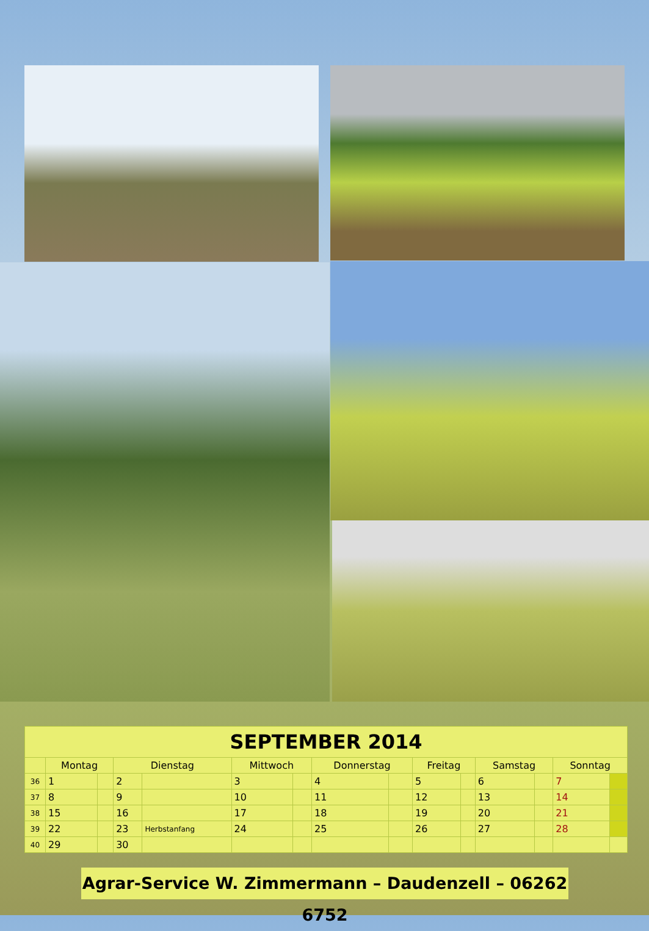| SEPTEMBER 2014 | | | | | | | | | | | | | | |
| --- | --- | --- | --- | --- | --- | --- | --- | --- | --- | --- | --- | --- | --- | --- |
| | Montag | | Dienstag | | Mittwoch | | Donnerstag | | Freitag | | Samstag | | Sonntag | |
| 36 | 1 | | 2 | | 3 | | 4 | | 5 | | 6 | | 7 | |
| 37 | 8 | | 9 | | 10 | | 11 | | 12 | | 13 | | 14 | |
| 38 | 15 | | 16 | | 17 | | 18 | | 19 | | 20 | | 21 | |
| 39 | 22 | | 23 | Herbstanfang | 24 | | 25 | | 26 | | 27 | | 28 | |
| 40 | 29 | | 30 | | | | | | | | | | | |
Agrar-Service W. Zimmermann – Daudenzell – 06262 6752